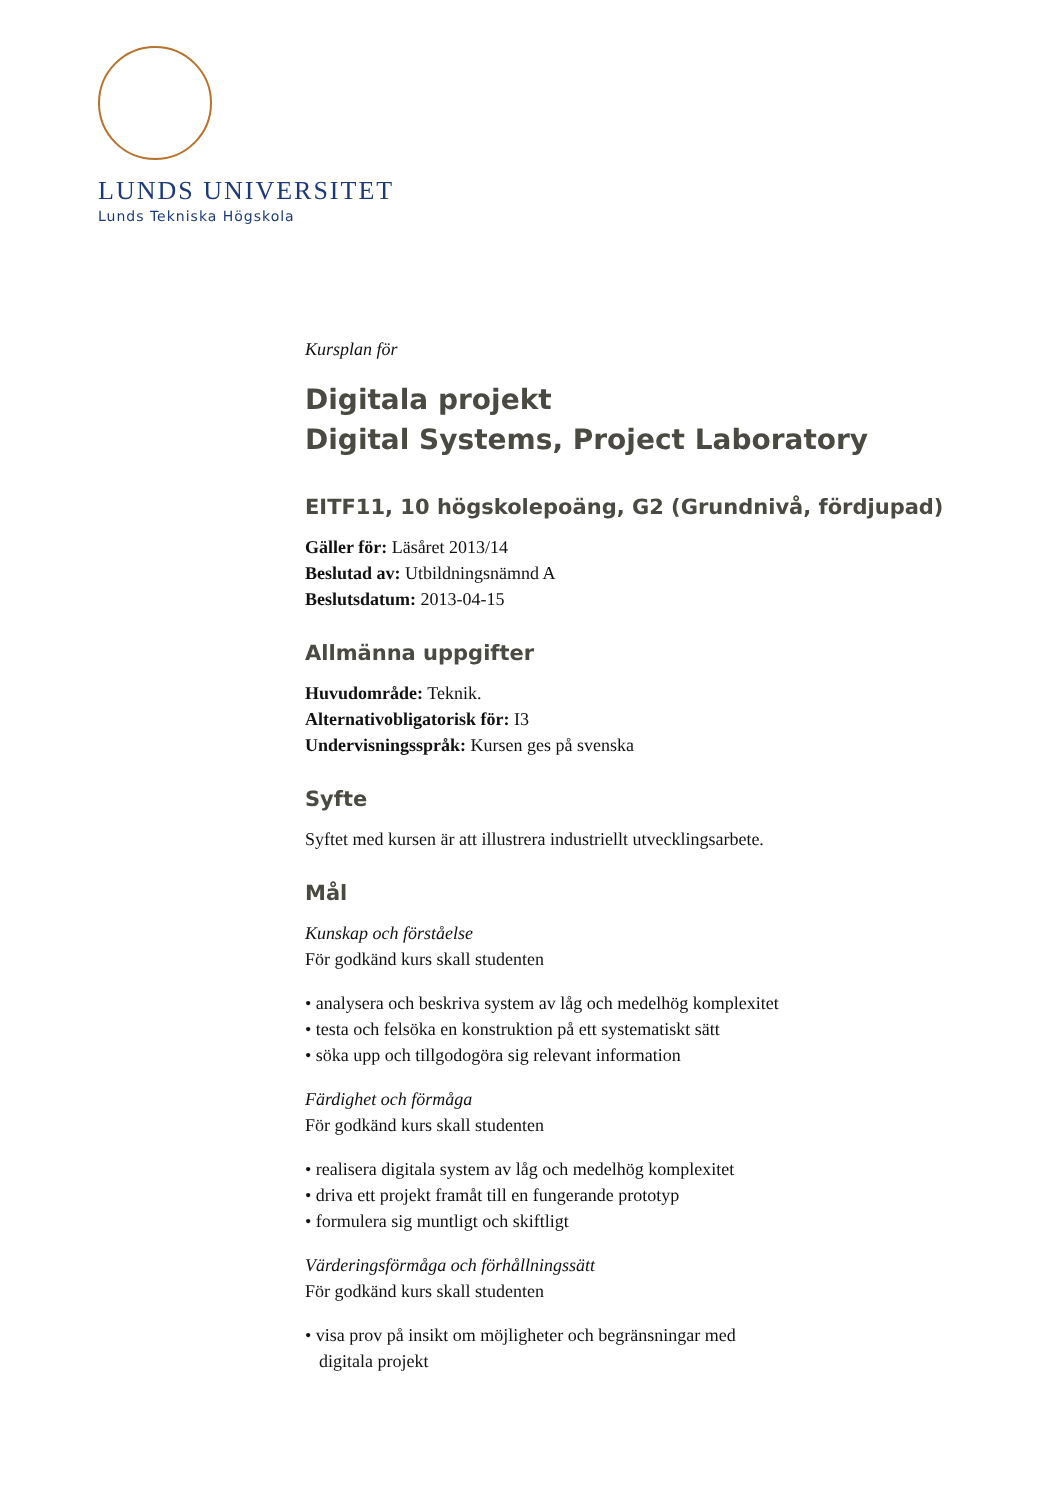LUNDS UNIVERSITET
Lunds Tekniska Högskola
Kursplan för
Digitala projekt
Digital Systems, Project Laboratory
EITF11, 10 högskolepoäng, G2 (Grundnivå, fördjupad)
Gäller för: Läsåret 2013/14
Beslutad av: Utbildningsnämnd A
Beslutsdatum: 2013-04-15
Allmänna uppgifter
Huvudområde: Teknik.
Alternativobligatorisk för: I3
Undervisningsspråk: Kursen ges på svenska
Syfte
Syftet med kursen är att illustrera industriellt utvecklingsarbete.
Mål
Kunskap och förståelse
För godkänd kurs skall studenten
• analysera och beskriva system av låg och medelhög komplexitet
• testa och felsöka en konstruktion på ett systematiskt sätt
• söka upp och tillgodogöra sig relevant information
Färdighet och förmåga
För godkänd kurs skall studenten
• realisera digitala system av låg och medelhög komplexitet
• driva ett projekt framåt till en fungerande prototyp
• formulera sig muntligt och skiftligt
Värderingsförmåga och förhållningssätt
För godkänd kurs skall studenten
• visa prov på insikt om möjligheter och begränsningar med
digitala projekt